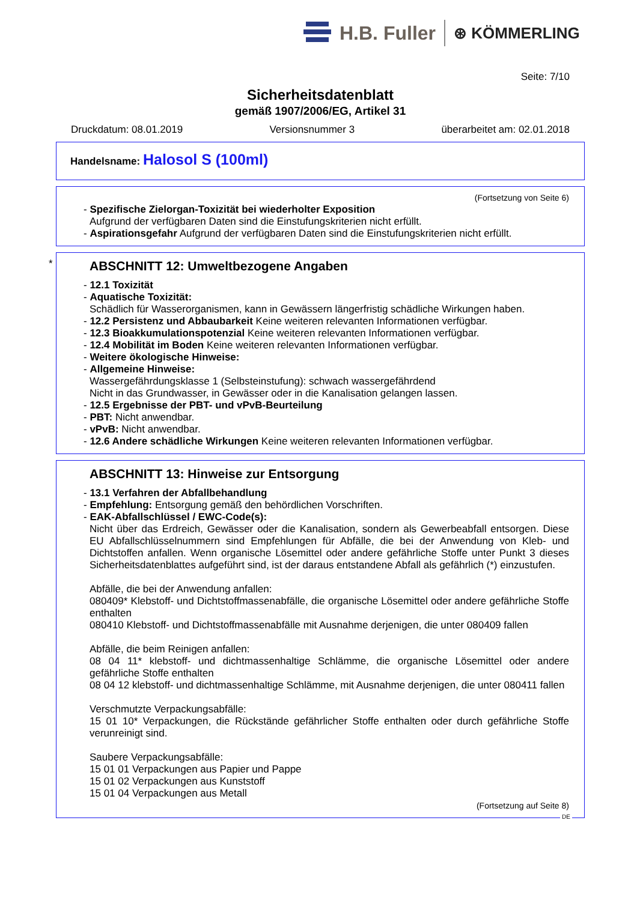H.B. Fuller ⊛ KÖMMERLING
Seite: 7/10
Sicherheitsdatenblatt
gemäß 1907/2006/EG, Artikel 31
Druckdatum: 08.01.2019 Versionsnummer 3 überarbeitet am: 02.01.2018
Handelsname: Halosol S (100ml)
(Fortsetzung von Seite 6)
- Spezifische Zielorgan-Toxizität bei wiederholter Exposition
Aufgrund der verfügbaren Daten sind die Einstufungskriterien nicht erfüllt.
- Aspirationsgefahr Aufgrund der verfügbaren Daten sind die Einstufungskriterien nicht erfüllt.
*
ABSCHNITT 12: Umweltbezogene Angaben
- 12.1 Toxizität
- Aquatische Toxizität:
Schädlich für Wasserorganismen, kann in Gewässern längerfristig schädliche Wirkungen haben.
- 12.2 Persistenz und Abbaubarkeit Keine weiteren relevanten Informationen verfügbar.
- 12.3 Bioakkumulationspotenzial Keine weiteren relevanten Informationen verfügbar.
- 12.4 Mobilität im Boden Keine weiteren relevanten Informationen verfügbar.
- Weitere ökologische Hinweise:
- Allgemeine Hinweise:
Wassergefährdungsklasse 1 (Selbsteinstufung): schwach wassergefährdend
Nicht in das Grundwasser, in Gewässer oder in die Kanalisation gelangen lassen.
- 12.5 Ergebnisse der PBT- und vPvB-Beurteilung
- PBT: Nicht anwendbar.
- vPvB: Nicht anwendbar.
- 12.6 Andere schädliche Wirkungen Keine weiteren relevanten Informationen verfügbar.
ABSCHNITT 13: Hinweise zur Entsorgung
- 13.1 Verfahren der Abfallbehandlung
- Empfehlung: Entsorgung gemäß den behördlichen Vorschriften.
- EAK-Abfallschlüssel / EWC-Code(s):
Nicht über das Erdreich, Gewässer oder die Kanalisation, sondern als Gewerbeabfall entsorgen. Diese EU Abfallschlüsselnummern sind Empfehlungen für Abfälle, die bei der Anwendung von Kleb- und Dichtstoffen anfallen. Wenn organische Lösemittel oder andere gefährliche Stoffe unter Punkt 3 dieses Sicherheitsdatenblattes aufgeführt sind, ist der daraus entstandene Abfall als gefährlich (*) einzustufen.
Abfälle, die bei der Anwendung anfallen:
080409* Klebstoff- und Dichtstoffmassenabfälle, die organische Lösemittel oder andere gefährliche Stoffe enthalten
080410 Klebstoff- und Dichtstoffmassenabfälle mit Ausnahme derjenigen, die unter 080409 fallen
Abfälle, die beim Reinigen anfallen:
08 04 11* klebstoff- und dichtmassenhaltige Schlämme, die organische Lösemittel oder andere gefährliche Stoffe enthalten
08 04 12 klebstoff- und dichtmassenhaltige Schlämme, mit Ausnahme derjenigen, die unter 080411 fallen
Verschmutzte Verpackungsabfälle:
15 01 10* Verpackungen, die Rückstände gefährlicher Stoffe enthalten oder durch gefährliche Stoffe verunreinigt sind.
Saubere Verpackungsabfälle:
15 01 01 Verpackungen aus Papier und Pappe
15 01 02 Verpackungen aus Kunststoff
15 01 04 Verpackungen aus Metall
(Fortsetzung auf Seite 8)
DE